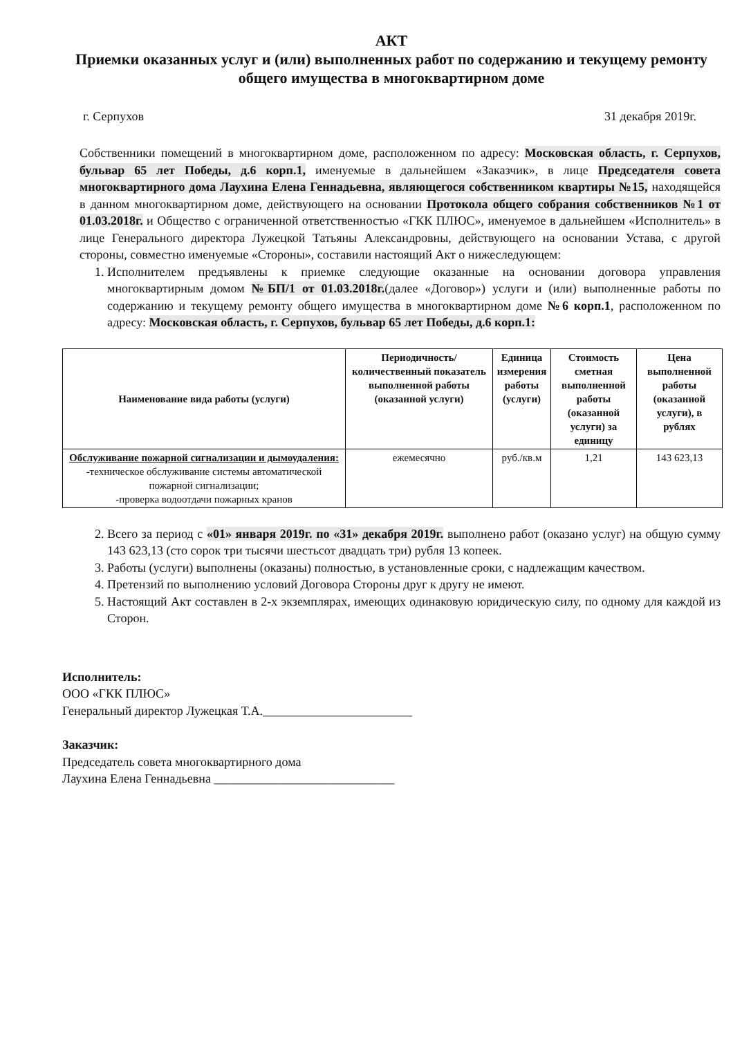АКТ
Приемки оказанных услуг и (или) выполненных работ по содержанию и текущему ремонту общего имущества в многоквартирном доме
г. Серпухов 31 декабря 2019г.
Собственники помещений в многоквартирном доме, расположенном по адресу: Московская область, г. Серпухов, бульвар 65 лет Победы, д.6 корп.1, именуемые в дальнейшем «Заказчик», в лице Председателя совета многоквартирного дома Лаухина Елена Геннадьевна, являющегося собственником квартиры №15, находящейся в данном многоквартирном доме, действующего на основании Протокола общего собрания собственников №1 от 01.03.2018г. и Общество с ограниченной ответственностью «ГКК ПЛЮС», именуемое в дальнейшем «Исполнитель» в лице Генерального директора Лужецкой Татьяны Александровны, действующего на основании Устава, с другой стороны, совместно именуемые «Стороны», составили настоящий Акт о нижеследующем:
1. Исполнителем предъявлены к приемке следующие оказанные на основании договора управления многоквартирным домом №БП/1 от 01.03.2018г.(далее «Договор») услуги и (или) выполненные работы по содержанию и текущему ремонту общего имущества в многоквартирном доме №6 корп.1, расположенном по адресу: Московская область, г. Серпухов, бульвар 65 лет Победы, д.6 корп.1:
| Наименование вида работы (услуги) | Периодичность/количественный показатель выполненной работы (оказанной услуги) | Единица измерения работы (услуги) | Стоимость сметная выполненной работы (оказанной услуги) за единицу | Цена выполненной работы (оказанной услуги), в рублях |
| --- | --- | --- | --- | --- |
| Обслуживание пожарной сигнализации и дымоудаления: -техническое обслуживание системы автоматической пожарной сигнализации; -проверка водоотдачи пожарных кранов | ежемесячно | руб./кв.м | 1,21 | 143 623,13 |
2. Всего за период с «01» января 2019г. по «31» декабря 2019г. выполнено работ (оказано услуг) на общую сумму 143 623,13 (сто сорок три тысячи шестьсот двадцать три) рубля 13 копеек.
3. Работы (услуги) выполнены (оказаны) полностью, в установленные сроки, с надлежащим качеством.
4. Претензий по выполнению условий Договора Стороны друг к другу не имеют.
5. Настоящий Акт составлен в 2-х экземплярах, имеющих одинаковую юридическую силу, по одному для каждой из Сторон.
Исполнитель:
ООО «ГКК ПЛЮС»
Генеральный директор Лужецкая Т.А.________________________
Заказчик:
Председатель совета многоквартирного дома
Лаухина Елена Геннадьевна _____________________________